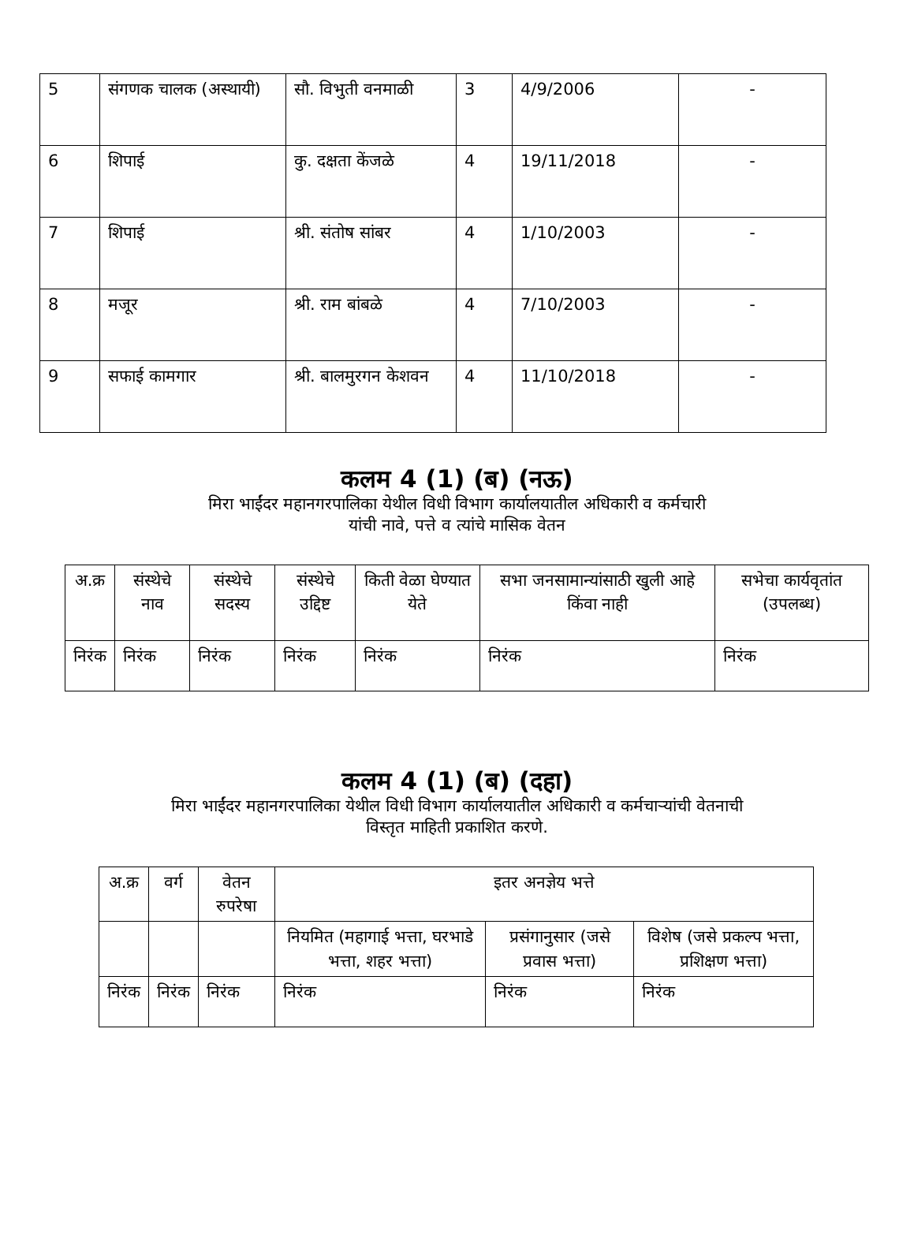| 5 | संगणक चालक (अस्थायी) | सौ. विभुती वनमाळी | 3 | 4/9/2006 | - |
| 6 | शिपाई | कु. दक्षता केंजळे | 4 | 19/11/2018 | - |
| 7 | शिपाई | श्री. संतोष सांबर | 4 | 1/10/2003 | - |
| 8 | मजूर | श्री. राम बांबळे | 4 | 7/10/2003 | - |
| 9 | सफाई कामगार | श्री. बालमुरगन केशवन | 4 | 11/10/2018 | - |
कलम 4 (1) (ब) (नऊ)
मिरा भाईंदर महानगरपालिका येथील विधी विभाग कार्यालयातील अधिकारी व कर्मचारी
यांची नावे, पत्ते व त्यांचे मासिक वेतन
| अ.क्र | संस्थेचे नाव | संस्थेचे सदस्य | संस्थेचे उद्दिष्ट | किती वेळा घेण्यात येते | सभा जनसामान्यांसाठी खुली आहे किंवा नाही | सभेचा कार्यवृतांत (उपलब्ध) |
| --- | --- | --- | --- | --- | --- | --- |
| निरंक | निरंक | निरंक | निरंक | निरंक | निरंक | निरंक |
कलम 4 (1) (ब) (दहा)
मिरा भाईंदर महानगरपालिका येथील विधी विभाग कार्यालयातील अधिकारी व कर्मचाऱ्यांची वेतनाची
विस्तृत माहिती प्रकाशित करणे.
| अ.क्र | वर्ग | वेतन रुपरेषा | इतर अनज्ञेय भत्ते | | |
| --- | --- | --- | --- | --- | --- |
| | | | नियमित (महागाई भत्ता, घरभाडे भत्ता, शहर भत्ता) | प्रसंगानुसार (जसे प्रवास भत्ता) | विशेष (जसे प्रकल्प भत्ता, प्रशिक्षण भत्ता) |
| निरंक | निरंक | निरंक | निरंक | निरंक | निरंक |